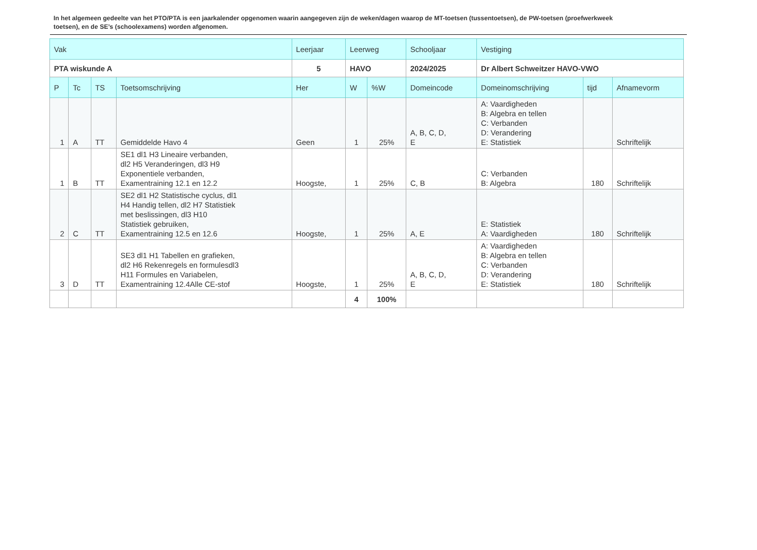In het algemeen gedeelte van het PTO/PTA is een jaarkalender opgenomen waarin aangegeven zijn de weken/dagen waarop de MT-toetsen (tussentoetsen), de PW-toetsen (proefwerkweek toetsen), en de SE’s (schoolexamens) worden afgenomen.
| Vak | | | | Leerjaar | Leerweg | | Schooljaar | Vestiging | | |
| --- | --- | --- | --- | --- | --- | --- | --- | --- | --- | --- |
| PTA wiskunde A | | | | 5 | HAVO | | 2024/2025 | Dr Albert Schweitzer HAVO-VWO | | |
| P | Tc | TS | Toetsomschrijving | Her | W | %W | Domeincode | Domeinomschrijving | tijd | Afnamevorm |
| 1 | A | TT | Gemiddelde Havo 4 | Geen | 1 | 25% | A, B, C, D, E | A: Vaardigheden B: Algebra en tellen C: Verbanden D: Verandering E: Statistiek | | Schriftelijk |
| 1 | B | TT | SE1 dl1 H3 Lineaire verbanden, dl2 H5 Veranderingen, dl3 H9 Exponentiele verbanden, Examentraining 12.1 en 12.2 | Hoogste, | 1 | 25% | C, B | C: Verbanden B: Algebra | 180 | Schriftelijk |
| 2 | C | TT | SE2 dl1 H2 Statistische cyclus, dl1 H4 Handig tellen, dl2 H7 Statistiek met beslissingen, dl3 H10 Statistiek gebruiken, Examentraining 12.5 en 12.6 | Hoogste, | 1 | 25% | A, E | E: Statistiek A: Vaardigheden | 180 | Schriftelijk |
| 3 | D | TT | SE3 dl1 H1 Tabellen en grafieken, dl2 H6 Rekenregels en formulesdl3 H11 Formules en Variabelen, Examentraining 12.4Alle CE-stof | Hoogste, | 1 | 25% | A, B, C, D, E | A: Vaardigheden B: Algebra en tellen C: Verbanden D: Verandering E: Statistiek | 180 | Schriftelijk |
| | | | | | 4 | 100% | | | | |